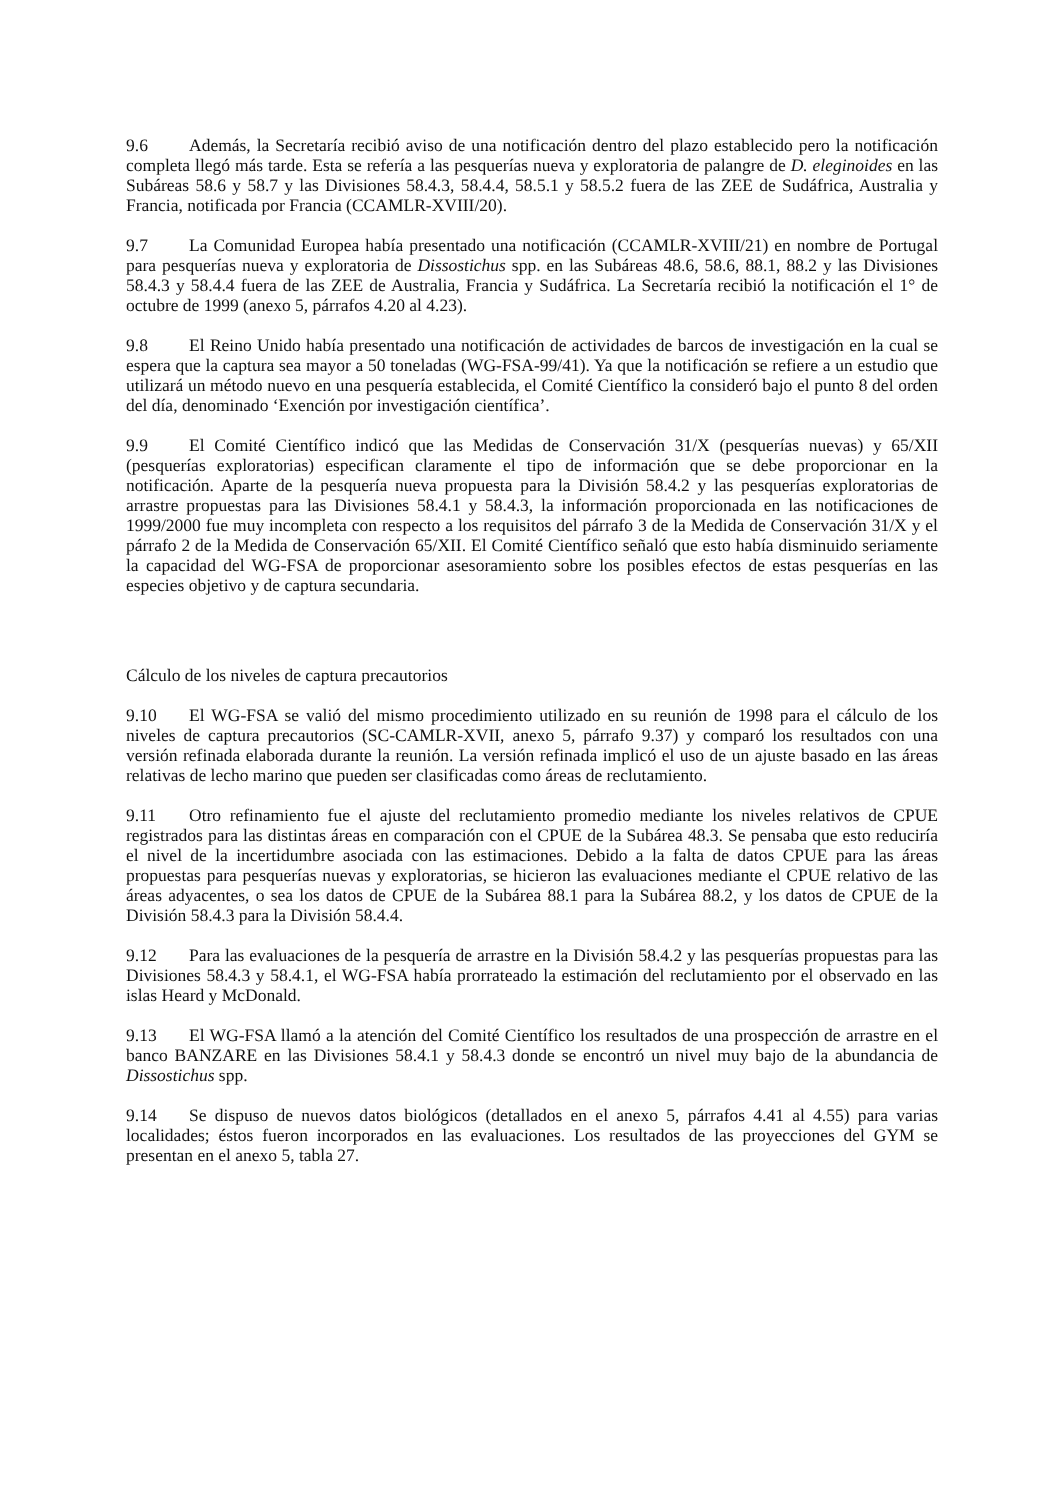9.6 Además, la Secretaría recibió aviso de una notificación dentro del plazo establecido pero la notificación completa llegó más tarde. Esta se refería a las pesquerías nueva y exploratoria de palangre de D. eleginoides en las Subáreas 58.6 y 58.7 y las Divisiones 58.4.3, 58.4.4, 58.5.1 y 58.5.2 fuera de las ZEE de Sudáfrica, Australia y Francia, notificada por Francia (CCAMLR-XVIII/20).
9.7 La Comunidad Europea había presentado una notificación (CCAMLR-XVIII/21) en nombre de Portugal para pesquerías nueva y exploratoria de Dissostichus spp. en las Subáreas 48.6, 58.6, 88.1, 88.2 y las Divisiones 58.4.3 y 58.4.4 fuera de las ZEE de Australia, Francia y Sudáfrica. La Secretaría recibió la notificación el 1° de octubre de 1999 (anexo 5, párrafos 4.20 al 4.23).
9.8 El Reino Unido había presentado una notificación de actividades de barcos de investigación en la cual se espera que la captura sea mayor a 50 toneladas (WG-FSA-99/41). Ya que la notificación se refiere a un estudio que utilizará un método nuevo en una pesquería establecida, el Comité Científico la consideró bajo el punto 8 del orden del día, denominado ‘Exención por investigación científica’.
9.9 El Comité Científico indicó que las Medidas de Conservación 31/X (pesquerías nuevas) y 65/XII (pesquerías exploratorias) especifican claramente el tipo de información que se debe proporcionar en la notificación. Aparte de la pesquería nueva propuesta para la División 58.4.2 y las pesquerías exploratorias de arrastre propuestas para las Divisiones 58.4.1 y 58.4.3, la información proporcionada en las notificaciones de 1999/2000 fue muy incompleta con respecto a los requisitos del párrafo 3 de la Medida de Conservación 31/X y el párrafo 2 de la Medida de Conservación 65/XII. El Comité Científico señaló que esto había disminuido seriamente la capacidad del WG-FSA de proporcionar asesoramiento sobre los posibles efectos de estas pesquerías en las especies objetivo y de captura secundaria.
Cálculo de los niveles de captura precautorios
9.10 El WG-FSA se valió del mismo procedimiento utilizado en su reunión de 1998 para el cálculo de los niveles de captura precautorios (SC-CAMLR-XVII, anexo 5, párrafo 9.37) y comparó los resultados con una versión refinada elaborada durante la reunión. La versión refinada implicó el uso de un ajuste basado en las áreas relativas de lecho marino que pueden ser clasificadas como áreas de reclutamiento.
9.11 Otro refinamiento fue el ajuste del reclutamiento promedio mediante los niveles relativos de CPUE registrados para las distintas áreas en comparación con el CPUE de la Subárea 48.3. Se pensaba que esto reduciría el nivel de la incertidumbre asociada con las estimaciones. Debido a la falta de datos CPUE para las áreas propuestas para pesquerías nuevas y exploratorias, se hicieron las evaluaciones mediante el CPUE relativo de las áreas adyacentes, o sea los datos de CPUE de la Subárea 88.1 para la Subárea 88.2, y los datos de CPUE de la División 58.4.3 para la División 58.4.4.
9.12 Para las evaluaciones de la pesquería de arrastre en la División 58.4.2 y las pesquerías propuestas para las Divisiones 58.4.3 y 58.4.1, el WG-FSA había prorrateado la estimación del reclutamiento por el observado en las islas Heard y McDonald.
9.13 El WG-FSA llamó a la atención del Comité Científico los resultados de una prospección de arrastre en el banco BANZARE en las Divisiones 58.4.1 y 58.4.3 donde se encontró un nivel muy bajo de la abundancia de Dissostichus spp.
9.14 Se dispuso de nuevos datos biológicos (detallados en el anexo 5, párrafos 4.41 al 4.55) para varias localidades; éstos fueron incorporados en las evaluaciones. Los resultados de las proyecciones del GYM se presentan en el anexo 5, tabla 27.